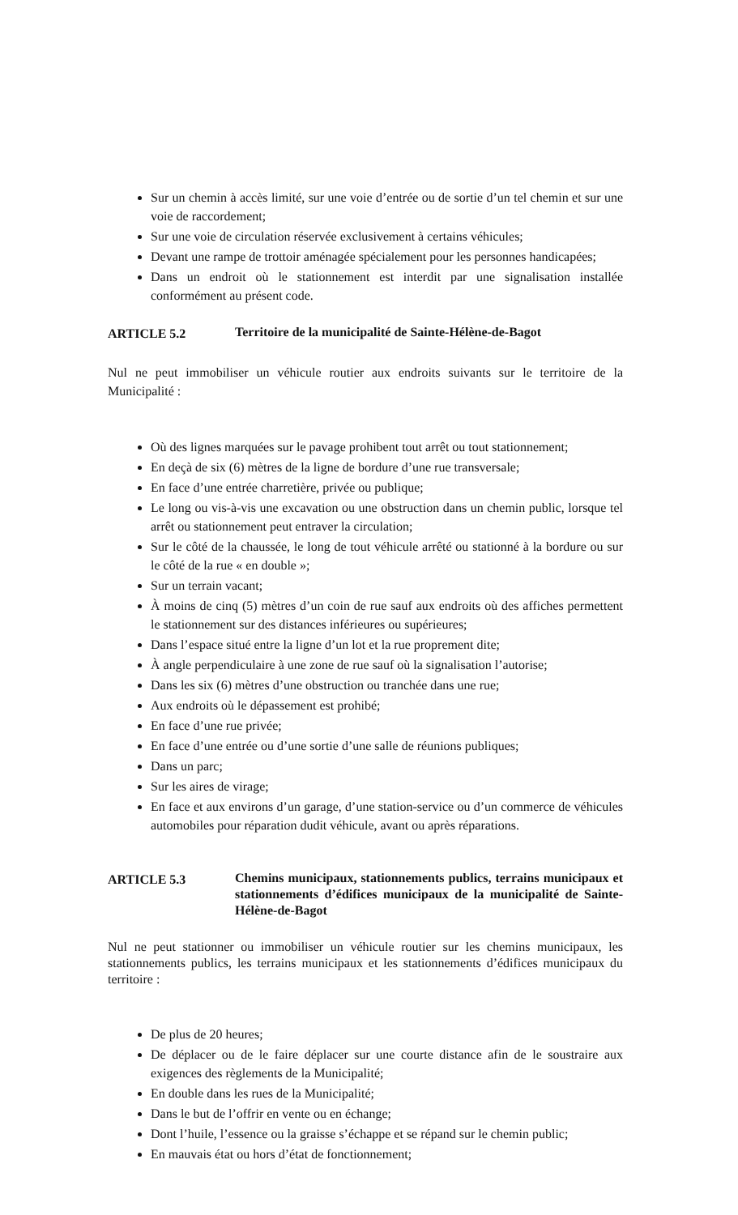Sur un chemin à accès limité, sur une voie d’entrée ou de sortie d’un tel chemin et sur une voie de raccordement;
Sur une voie de circulation réservée exclusivement à certains véhicules;
Devant une rampe de trottoir aménagée spécialement pour les personnes handicapées;
Dans un endroit où le stationnement est interdit par une signalisation installée conformément au présent code.
ARTICLE 5.2
Territoire de la municipalité de Sainte-Hélène-de-Bagot
Nul ne peut immobiliser un véhicule routier aux endroits suivants sur le territoire de la Municipalité :
Où des lignes marquées sur le pavage prohibent tout arrêt ou tout stationnement;
En deçà de six (6) mètres de la ligne de bordure d’une rue transversale;
En face d’une entrée charretière, privée ou publique;
Le long ou vis-à-vis une excavation ou une obstruction dans un chemin public, lorsque tel arrêt ou stationnement peut entraver la circulation;
Sur le côté de la chaussée, le long de tout véhicule arrêté ou stationné à la bordure ou sur le côté de la rue « en double »;
Sur un terrain vacant;
À moins de cinq (5) mètres d’un coin de rue sauf aux endroits où des affiches permettent le stationnement sur des distances inférieures ou supérieures;
Dans l’espace situé entre la ligne d’un lot et la rue proprement dite;
À angle perpendiculaire à une zone de rue sauf où la signalisation l’autorise;
Dans les six (6) mètres d’une obstruction ou tranchée dans une rue;
Aux endroits où le dépassement est prohibé;
En face d’une rue privée;
En face d’une entrée ou d’une sortie d’une salle de réunions publiques;
Dans un parc;
Sur les aires de virage;
En face et aux environs d’un garage, d’une station-service ou d’un commerce de véhicules automobiles pour réparation dudit véhicule, avant ou après réparations.
ARTICLE 5.3
Chemins municipaux, stationnements publics, terrains municipaux et stationnements d’édifices municipaux de la municipalité de Sainte-Hélène-de-Bagot
Nul ne peut stationner ou immobiliser un véhicule routier sur les chemins municipaux, les stationnements publics, les terrains municipaux et les stationnements d’édifices municipaux du territoire :
De plus de 20 heures;
De déplacer ou de le faire déplacer sur une courte distance afin de le soustraire aux exigences des règlements de la Municipalité;
En double dans les rues de la Municipalité;
Dans le but de l’offrir en vente ou en échange;
Dont l’huile, l’essence ou la graisse s’échappe et se répand sur le chemin public;
En mauvais état ou hors d’état de fonctionnement;